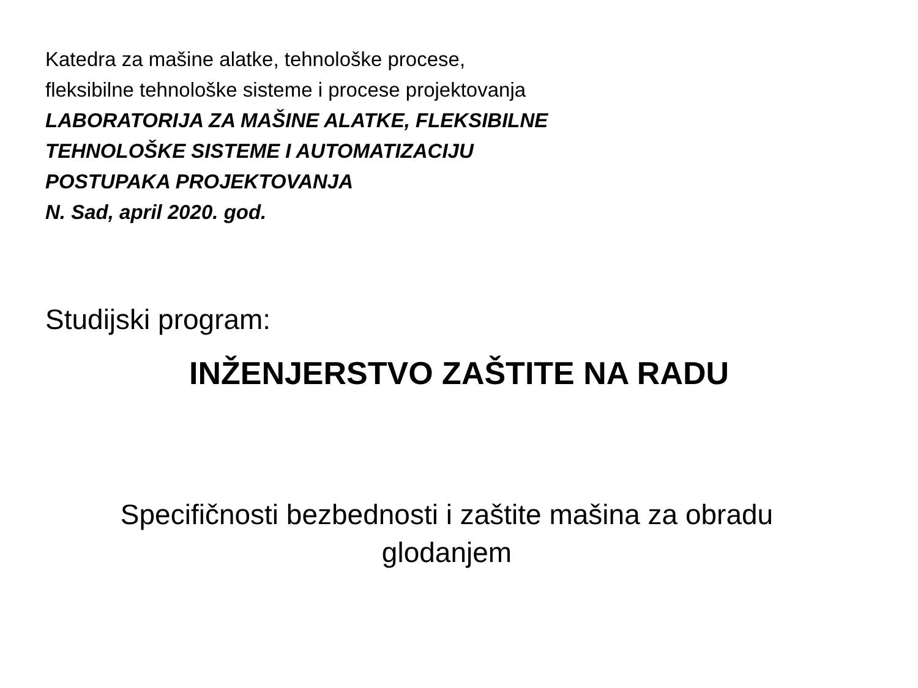Katedra za mašine alatke, tehnološke procese,
fleksibilne tehnološke sisteme i procese projektovanja
LABORATORIJA ZA MAŠINE ALATKE, FLEKSIBILNE
TEHNOLOŠKE SISTEME I AUTOMATIZACIJU
POSTUPAKA PROJEKTOVANJA
N. Sad, april 2020. god.
Studijski program:
INŽENJERSTVO ZAŠTITE NA RADU
Specifičnosti bezbednosti i zaštite mašina za obradu
glodanjem